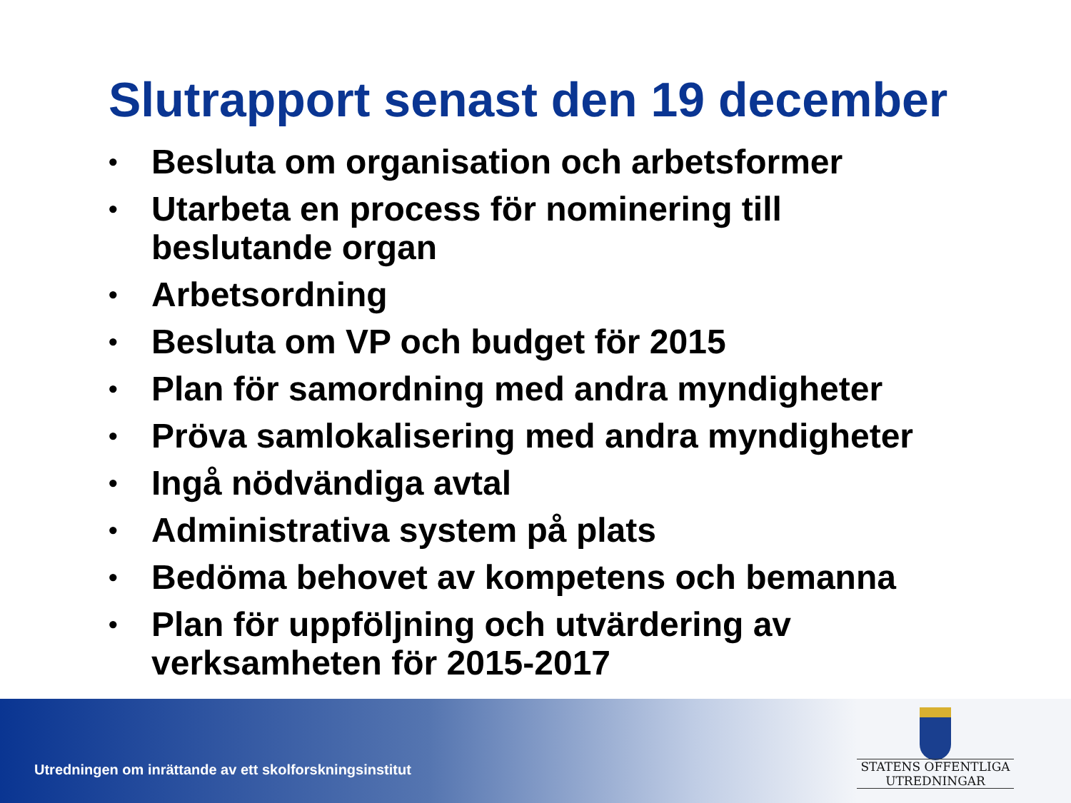Slutrapport senast den 19 december
• Besluta om organisation och arbetsformer
• Utarbeta en process för nominering till beslutande organ
• Arbetsordning
• Besluta om VP och budget för 2015
• Plan för samordning med andra myndigheter
• Pröva samlokalisering med andra myndigheter
• Ingå nödvändiga avtal
• Administrativa system på plats
• Bedöma behovet av kompetens och bemanna
• Plan för uppföljning och utvärdering av verksamheten för 2015-2017
Utredningen om inrättande av ett skolforskningsinstitut
STATENS OFFENTLIGA
UTREDNINGAR